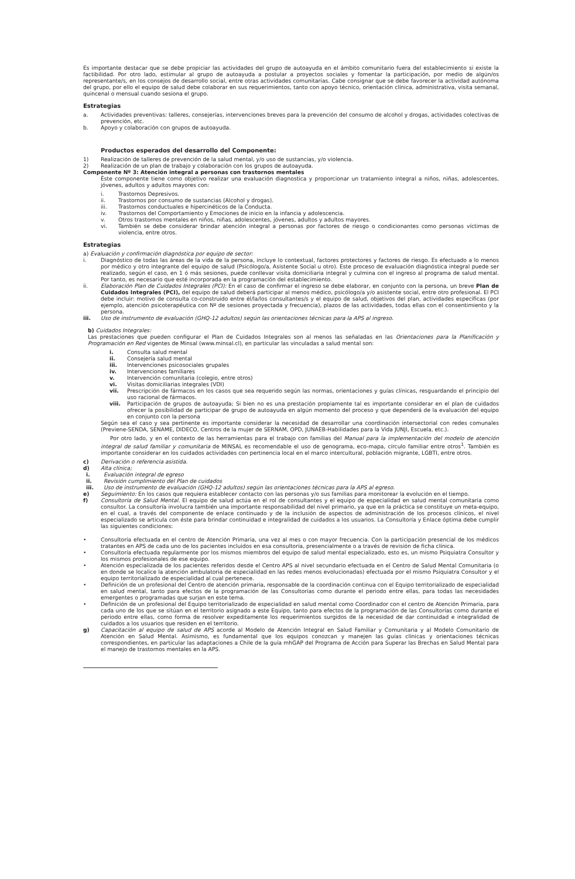Es importante destacar que se debe propiciar las actividades del grupo de autoayuda en el ámbito comunitario fuera del establecimiento si existe la factibilidad. Por otro lado, estimular al grupo de autoayuda a postular a proyectos sociales y fomentar la participación, por medio de algún/os representante/s, en los consejos de desarrollo social, entre otras actividades comunitarias. Cabe consignar que se debe favorecer la actividad autónoma del grupo, por ello el equipo de salud debe colaborar en sus requerimientos, tanto con apoyo técnico, orientación clínica, administrativa, visita semanal, quincenal o mensual cuando sesiona el grupo.
Estrategias
a. Actividades preventivas: talleres, consejerías, intervenciones breves para la prevención del consumo de alcohol y drogas, actividades colectivas de prevención, etc.
b. Apoyo y colaboración con grupos de autoayuda.
Productos esperados del desarrollo del Componente:
1) Realización de talleres de prevención de la salud mental, y/o uso de sustancias, y/o violencia.
2) Realización de un plan de trabajo y colaboración con los grupos de autoayuda.
Componente Nº 3: Atención integral a personas con trastornos mentales
Éste componente tiene como objetivo realizar una evaluación diagnostica y proporcionar un tratamiento integral a niños, niñas, adolescentes, jóvenes, adultos y adultos mayores con:
i. Trastornos Depresivos.
ii. Trastornos por consumo de sustancias (Alcohol y drogas).
iii. Trastornos conductuales e hipercinéticos de la Conducta.
iv. Trastornos del Comportamiento y Emociones de inicio en la infancia y adolescencia.
v. Otros trastornos mentales en niños, niñas, adolescentes, jóvenes, adultos y adultos mayores.
vi. También se debe considerar brindar atención integral a personas por factores de riesgo o condicionantes como personas víctimas de violencia, entre otros.
Estrategias
a) Evaluación y confirmación diagnóstica por equipo de sector:
i. Diagnóstico de todas las áreas de la vida de la persona, incluye lo contextual, factores protectores y factores de riesgo. Es efectuado a lo menos por médico y otro integrante del equipo de salud (Psicólogo/a, Asistente Social u otro). Este proceso de evaluación diagnóstica integral puede ser realizado, según el caso, en 1 ó más sesiones, puede conllevar visita domiciliaria integral y culmina con el ingreso al programa de salud mental. Por tanto, es necesario que esté incorporada en la programación del establecimiento.
ii. Elaboración Plan de Cuidados Integrales (PCI): En el caso de confirmar el ingreso se debe elaborar, en conjunto con la persona, un breve Plan de Cuidados Integrales (PCI), del equipo de salud deberá participar al menos médico, psicólogo/a y/o asistente social, entre otro profesional. El PCI debe incluir: motivo de consulta co-construido entre él/la/los consultantes/s y el equipo de salud, objetivos del plan, actividades específicas (por ejemplo, atención psicoterapéutica con Nº de sesiones proyectada y frecuencia), plazos de las actividades, todas ellas con el consentimiento y la persona.
iii. Uso de instrumento de evaluación (GHQ-12 adultos) según las orientaciones técnicas para la APS al ingreso.
b) Cuidados Integrales:
Las prestaciones que pueden configurar el Plan de Cuidados Integrales son al menos las señaladas en las Orientaciones para la Planificación y Programación en Red vigentes de Minsal (www.minsal.cl), en particular las vinculadas a salud mental son:
i. Consulta salud mental
ii. Consejería salud mental
iii. Intervenciones psicosociales grupales
iv. Intervenciones familiares
v. Intervención comunitaria (colegio, entre otros)
vi. Visitas domiciliarias integrales (VDI)
vii. Prescripción de fármacos en los casos que sea requerido según las normas, orientaciones y guías clínicas, resguardando el principio del uso racional de fármacos.
viii. Participación de grupos de autoayuda; Si bien no es una prestación propiamente tal es importante considerar en el plan de cuidados ofrecer la posibilidad de participar de grupo de autoayuda en algún momento del proceso y que dependerá de la evaluación del equipo en conjunto con la persona
Según sea el caso y sea pertinente es importante considerar la necesidad de desarrollar una coordinación intersectorial con redes comunales (Previene-SENDA, SENAME, DIDECO, Centros de la mujer de SERNAM, OPD, JUNAEB-Habilidades para la Vida JUNJI, Escuela, etc.).
Por otro lado, y en el contexto de las herramientas para el trabajo con familias del Manual para la implementación del modelo de atención integral de salud familiar y comunitaria de MINSAL es recomendable el uso de genograma, eco-mapa, círculo familiar entre otros<sup>1</sup>. También es importante considerar en los cuidados actividades con pertinencia local en el marco intercultural, población migrante, LGBTI, entre otros.
c) Derivación o referencia asistida.
d) Alta clínica;
i. Evaluación integral de egreso
ii. Revisión cumplimiento del Plan de cuidados
iii. Uso de instrumento de evaluación (GHQ-12 adultos) según las orientaciones técnicas para la APS al egreso.
e) Seguimiento: En los casos que requiera establecer contacto con las personas y/o sus familias para monitorear la evolución en el tiempo.
f) Consultoría de Salud Mental. El equipo de salud actúa en el rol de consultantes y el equipo de especialidad en salud mental comunitaria como consultor. La consultoría involucra también una importante responsabilidad del nivel primario, ya que en la práctica se constituye un meta-equipo, en el cual, a través del componente de enlace continuado y de la inclusión de aspectos de administración de los procesos clínicos, el nivel especializado se articula con éste para brindar continuidad e integralidad de cuidados a los usuarios. La Consultoría y Enlace óptima debe cumplir las siguientes condiciones:
• Consultoría efectuada en el centro de Atención Primaria, una vez al mes o con mayor frecuencia. Con la participación presencial de los médicos tratantes en APS de cada uno de los pacientes incluidos en esa consultoría, presencialmente o a través de revisión de ficha clínica.
• Consultoría efectuada regularmente por los mismos miembros del equipo de salud mental especializado, esto es, un mismo Psiquiatra Consultor y los mismos profesionales de ese equipo.
• Atención especializada de los pacientes referidos desde el Centro APS al nivel secundario efectuada en el Centro de Salud Mental Comunitaria (o en donde se localice la atención ambulatoria de especialidad en las redes menos evolucionadas) efectuada por el mismo Psiquiatra Consultor y el equipo territorializado de especialidad al cual pertenece.
• Definición de un profesional del Centro de atención primaria, responsable de la coordinación continua con el Equipo territorializado de especialidad en salud mental, tanto para efectos de la programación de las Consultorías como durante el periodo entre ellas, para todas las necesidades emergentes o programadas que surjan en este tema.
• Definición de un profesional del Equipo territorializado de especialidad en salud mental como Coordinador con el centro de Atención Primaria, para cada uno de los que se sitúan en el territorio asignado a este Equipo, tanto para efectos de la programación de las Consultorías como durante el periodo entre ellas, como forma de resolver expeditamente los requerimientos surgidos de la necesidad de dar continuidad e integralidad de cuidados a los usuarios que residen en el territorio.
g) Capacitación al equipo de salud de APS acorde al Modelo de Atención Integral en Salud Familiar y Comunitaria y al Modelo Comunitario de Atención en Salud Mental. Asimismo, es fundamental que los equipos conozcan y manejen las guías clínicas y orientaciones técnicas correspondientes, en particular las adaptaciones a Chile de la guía mhGAP del Programa de Acción para Superar las Brechas en Salud Mental para el manejo de trastornos mentales en la APS.